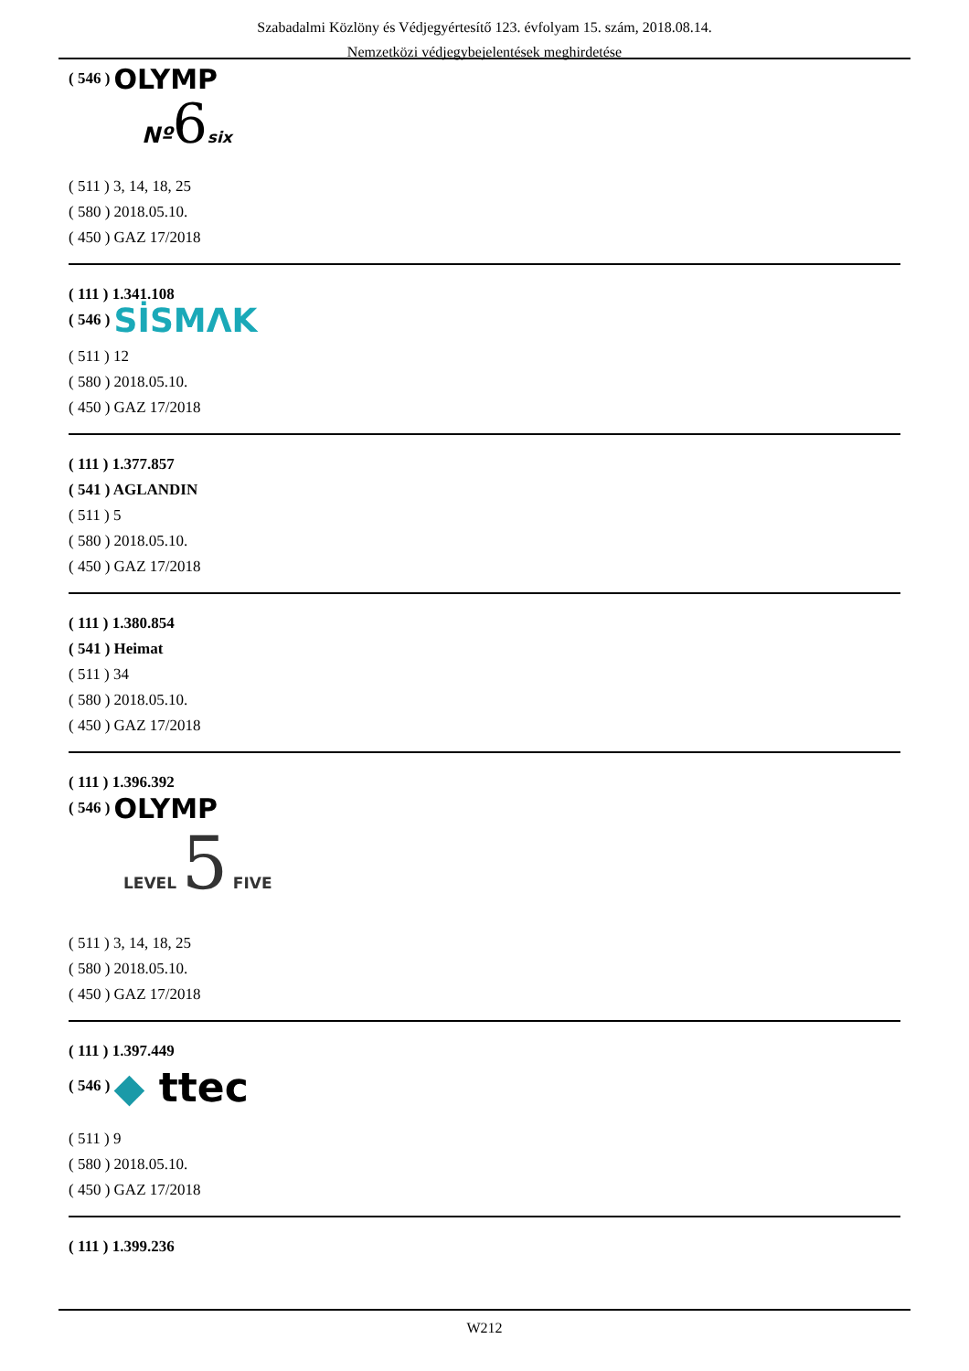Szabadalmi Közlöny és Védjegyértesítő 123. évfolyam 15. szám, 2018.08.14.
Nemzetközi védjegybejelentések meghirdetése
( 546 ) OLYMP
Nº 6 six
( 511 ) 3, 14, 18, 25
( 580 ) 2018.05.10.
( 450 ) GAZ 17/2018
( 111 ) 1.341.108
( 546 ) SİSMΛK
( 511 ) 12
( 580 ) 2018.05.10.
( 450 ) GAZ 17/2018
( 111 ) 1.377.857
( 541 ) AGLANDIN
( 511 ) 5
( 580 ) 2018.05.10.
( 450 ) GAZ 17/2018
( 111 ) 1.380.854
( 541 ) Heimat
( 511 ) 34
( 580 ) 2018.05.10.
( 450 ) GAZ 17/2018
( 111 ) 1.396.392
( 546 ) OLYMP
LEVEL 5 FIVE
( 511 ) 3, 14, 18, 25
( 580 ) 2018.05.10.
( 450 ) GAZ 17/2018
( 111 ) 1.397.449
( 546 ) ◆ ttec
( 511 ) 9
( 580 ) 2018.05.10.
( 450 ) GAZ 17/2018
( 111 ) 1.399.236
W212